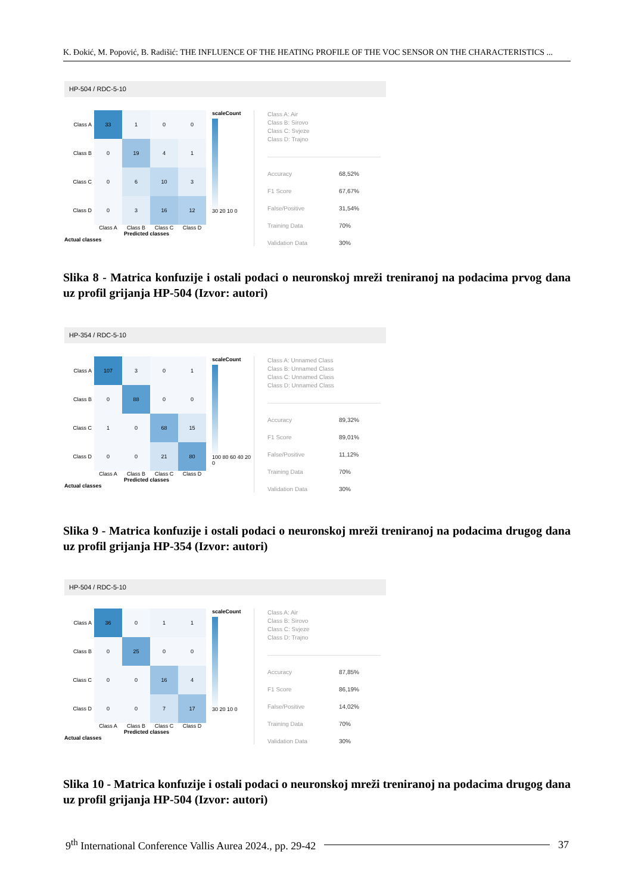K. Đokić, M. Popović, B. Radišić: THE INFLUENCE OF THE HEATING PROFILE OF THE VOC SENSOR ON THE CHARACTERISTICS ...
HP-504 / RDC-5-10
Class A
33
1
0
0
Class B
0
19
4
1
Class C
0
6
10
3
Class D
0
3
16
12
Class A Class B Class C Class D
Predicted classes
Actual classes
scaleCount
30 20 10 0
Class A: Air
Class B: Sirovo
Class C: Svjeze
Class D: Trajno
Accuracy 68,52%
F1 Score 67,67%
False/Positive 31,54%
Training Data 70%
Validation Data 30%
Slika 8 - Matrica konfuzije i ostali podaci o neuronskoj mreži treniranoj na podacima prvog dana uz profil grijanja HP-504 (Izvor: autori)
HP-354 / RDC-5-10
Class A
107
3
0
1
Class B
0
88
0
0
Class C
1
0
68
15
Class D
0
0
21
80
Class A Class B Class C Class D
Predicted classes
Actual classes
scaleCount
100 80 60 40 20 0
Class A: Unnamed Class
Class B: Unnamed Class
Class C: Unnamed Class
Class D: Unnamed Class
Accuracy 89,32%
F1 Score 89,01%
False/Positive 11,12%
Training Data 70%
Validation Data 30%
Slika 9 - Matrica konfuzije i ostali podaci o neuronskoj mreži treniranoj na podacima drugog dana uz profil grijanja HP-354 (Izvor: autori)
HP-504 / RDC-5-10
Class A
36
0
1
1
Class B
0
25
0
0
Class C
0
0
16
4
Class D
0
0
7
17
Class A Class B Class C Class D
Predicted classes
Actual classes
scaleCount
30 20 10 0
Class A: Air
Class B: Sirovo
Class C: Svjeze
Class D: Trajno
Accuracy 87,85%
F1 Score 86,19%
False/Positive 14,02%
Training Data 70%
Validation Data 30%
Slika 10 - Matrica konfuzije i ostali podaci o neuronskoj mreži treniranoj na podacima drugog dana uz profil grijanja HP-504 (Izvor: autori)
9<sup>th</sup> International Conference Vallis Aurea 2024., pp. 29-42 37